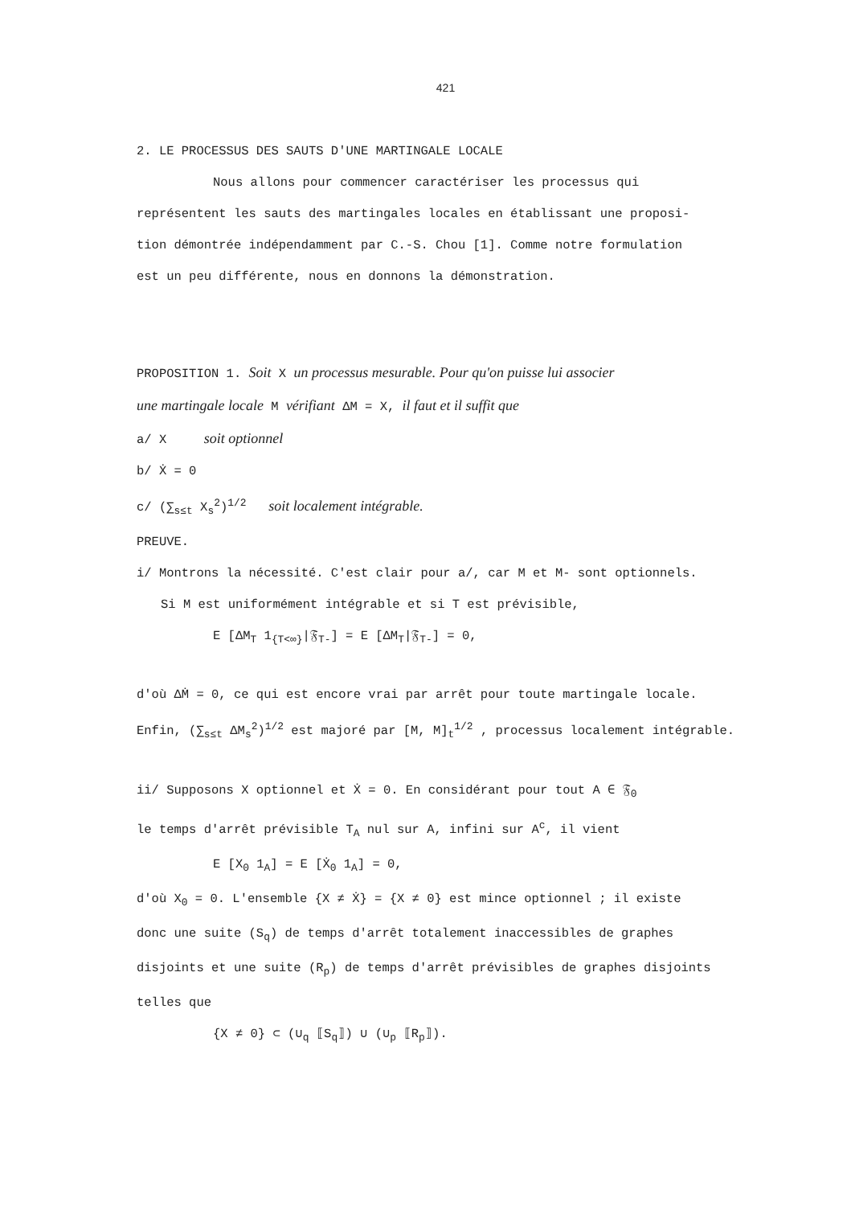421
2. LE PROCESSUS DES SAUTS D'UNE MARTINGALE LOCALE
Nous allons pour commencer caractériser les processus qui
représentent les sauts des martingales locales en établissant une proposi-
tion démontrée indépendamment par C.-S. Chou [1]. Comme notre formulation
est un peu différente, nous en donnons la démonstration.
PROPOSITION 1. Soit X un processus mesurable. Pour qu'on puisse lui associer
une martingale locale M vérifiant ΔM = X, il faut et il suffit que
a/ X soit optionnel
b/ Ẋ = 0
c/ (∑<sub>s≤t</sub> X<sub>s</sub><sup>2</sup>)<sup>1/2</sup> soit localement intégrable.
PREUVE.
i/ Montrons la nécessité. C'est clair pour a/, car M et M- sont optionnels.
Si M est uniformément intégrable et si T est prévisible,
E [ΔM<sub>T</sub> 1<sub>{T<∞}</sub>|𝔉<sub>T-</sub>] = E [ΔM<sub>T</sub>|𝔉<sub>T-</sub>] = 0,
d'où ΔṀ = 0, ce qui est encore vrai par arrêt pour toute martingale locale.
Enfin, (∑<sub>s≤t</sub> ΔM<sub>s</sub><sup>2</sup>)<sup>1/2</sup> est majoré par [M, M]<sub>t</sub><sup>1/2</sup> , processus localement intégrable.
ii/ Supposons X optionnel et Ẋ = 0. En considérant pour tout A ∈ 𝔉<sub>0</sub>
le temps d'arrêt prévisible T<sub>A</sub> nul sur A, infini sur A<sup>c</sup>, il vient
E [X<sub>0</sub> 1<sub>A</sub>] = E [Ẋ<sub>0</sub> 1<sub>A</sub>] = 0,
d'où X<sub>0</sub> = 0. L'ensemble {X ≠ Ẋ} = {X ≠ 0} est mince optionnel ; il existe
donc une suite (S<sub>q</sub>) de temps d'arrêt totalement inaccessibles de graphes
disjoints et une suite (R<sub>p</sub>) de temps d'arrêt prévisibles de graphes disjoints
telles que
{X ≠ 0} ⊂ (∪<sub>q</sub> ⟦S<sub>q</sub>⟧) ∪ (∪<sub>p</sub> ⟦R<sub>p</sub>⟧).